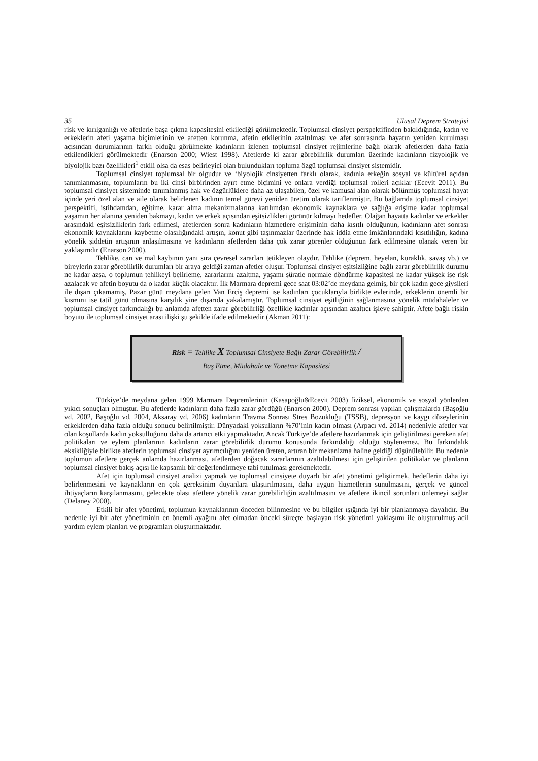35 Ulusal Deprem Stratejisi
risk ve kırılganlığı ve afetlerle başa çıkma kapasitesini etkilediği görülmektedir. Toplumsal cinsiyet perspektifinden bakıldığında, kadın ve erkeklerin afeti yaşama biçimlerinin ve afetten korunma, afetin etkilerinin azaltılması ve afet sonrasında hayatın yeniden kurulması açısından durumlarının farklı olduğu görülmekte kadınların izlenen toplumsal cinsiyet rejimlerine bağlı olarak afetlerden daha fazla etkilendikleri görülmektedir (Enarson 2000; Wiest 1998). Afetlerde ki zarar görebilirlik durumları üzerinde kadınların fizyolojik ve biyolojik bazı özellikleri<sup>1</sup> etkili olsa da esas belirleyici olan bulundukları topluma özgü toplumsal cinsiyet sistemidir.
Toplumsal cinsiyet toplumsal bir olgudur ve ‘biyolojik cinsiyetten farklı olarak, kadınla erkeğin sosyal ve kültürel açıdan tanımlanmasını, toplumların bu iki cinsi birbirinden ayırt etme biçimini ve onlara verdiği toplumsal rolleri açıklar (Ecevit 2011). Bu toplumsal cinsiyet sisteminde tanımlanmış hak ve özgürlüklere daha az ulaşabilen, özel ve kamusal alan olarak bölünmüş toplumsal hayat içinde yeri özel alan ve aile olarak belirlenen kadının temel görevi yeniden üretim olarak tariflenmiştir. Bu bağlamda toplumsal cinsiyet perspektifi, istihdamdan, eğitime, karar alma mekanizmalarına katılımdan ekonomik kaynaklara ve sağlığa erişime kadar toplumsal yaşamın her alanına yeniden bakmayı, kadın ve erkek açısından eşitsizlikleri görünür kılmayı hedefler. Olağan hayatta kadınlar ve erkekler arasındaki eşitsizliklerin fark edilmesi, afetlerden sonra kadınların hizmetlere erişiminin daha kısıtlı olduğunun, kadınların afet sonrası ekonomik kaynaklarını kaybetme olasılığındaki artışın, konut gibi taşınmazlar üzerinde hak iddia etme imkânlarındaki kısıtlılığın, kadına yönelik şiddetin artışının anlaşılmasına ve kadınların afetlerden daha çok zarar görenler olduğunun fark edilmesine olanak veren bir yaklaşımdır (Enarson 2000).
Tehlike, can ve mal kaybının yanı sıra çevresel zararları tetikleyen olaydır. Tehlike (deprem, heyelan, kuraklık, savaş vb.) ve bireylerin zarar görebilirlik durumları bir araya geldiği zaman afetler oluşur. Toplumsal cinsiyet eşitsizliğine bağlı zarar görebilirlik durumu ne kadar azsa, o toplumun tehlikeyi belirleme, zararlarını azaltma, yaşamı süratle normale döndürme kapasitesi ne kadar yüksek ise risk azalacak ve afetin boyutu da o kadar küçük olacaktır. İlk Marmara depremi gece saat 03:02’de meydana gelmiş, bir çok kadın gece giysileri ile dışarı çıkamamış, Pazar günü meydana gelen Van Erciş depremi ise kadınları çocuklarıyla birlikte evlerinde, erkeklerin önemli bir kısmını ise tatil günü olmasına karşılık yine dışarıda yakalamıştır. Toplumsal cinsiyet eşitliğinin sağlanmasına yönelik müdahaleler ve toplumsal cinsiyet farkındalığı bu anlamda afetten zarar görebilirliği özellikle kadınlar açısından azaltıcı işleve sahiptir. Afete bağlı riskin boyutu ile toplumsal cinsiyet arası ilişki şu şekilde ifade edilmektedir (Akman 2011):
Risk = Tehlike X Toplumsal Cinsiyete Bağlı Zarar Görebilirlik /
Baş Etme, Müdahale ve Yönetme Kapasitesi
Türkiye’de meydana gelen 1999 Marmara Depremlerinin (Kasapoğlu&Ecevit 2003) fiziksel, ekonomik ve sosyal yönlerden yıkıcı sonuçları olmuştur. Bu afetlerde kadınların daha fazla zarar gördüğü (Enarson 2000). Deprem sonrası yapılan çalışmalarda (Başoğlu vd. 2002, Başoğlu vd. 2004, Aksaray vd. 2006) kadınların Travma Sonrası Stres Bozukluğu (TSSB), depresyon ve kaygı düzeylerinin erkeklerden daha fazla olduğu sonucu belirtilmiştir. Dünyadaki yoksulların %70’inin kadın olması (Arpacı vd. 2014) nedeniyle afetler var olan koşullarda kadın yoksulluğunu daha da artırıcı etki yapmaktadır. Ancak Türkiye’de afetlere hazırlanmak için geliştirilmesi gereken afet politikaları ve eylem planlarının kadınların zarar görebilirlik durumu konusunda farkındalığı olduğu söylenemez. Bu farkındalık eksikliğiyle birlikte afetlerin toplumsal cinsiyet ayrımcılığını yeniden üreten, artıran bir mekanizma haline geldiği düşünülebilir. Bu nedenle toplumun afetlere gerçek anlamda hazırlanması, afetlerden doğacak zararlarının azaltılabilmesi için geliştirilen politikalar ve planların toplumsal cinsiyet bakış açısı ile kapsamlı bir değerlendirmeye tabi tutulması gerekmektedir.
Afet için toplumsal cinsiyet analizi yapmak ve toplumsal cinsiyete duyarlı bir afet yönetimi geliştirmek, hedeflerin daha iyi belirlenmesini ve kaynakların en çok gereksinim duyanlara ulaştırılmasını, daha uygun hizmetlerin sunulmasını, gerçek ve güncel ihtiyaçların karşılanmasını, gelecekte olası afetlere yönelik zarar görebilirliğin azaltılmasını ve afetlere ikincil sorunları önlemeyi sağlar (Delaney 2000).
Etkili bir afet yönetimi, toplumun kaynaklarının önceden bilinmesine ve bu bilgiler ışığında iyi bir planlanmaya dayalıdır. Bu nedenle iyi bir afet yönetiminin en önemli ayağını afet olmadan önceki süreçte başlayan risk yönetimi yaklaşımı ile oluşturulmuş acil yardım eylem planları ve programları oluşturmaktadır.